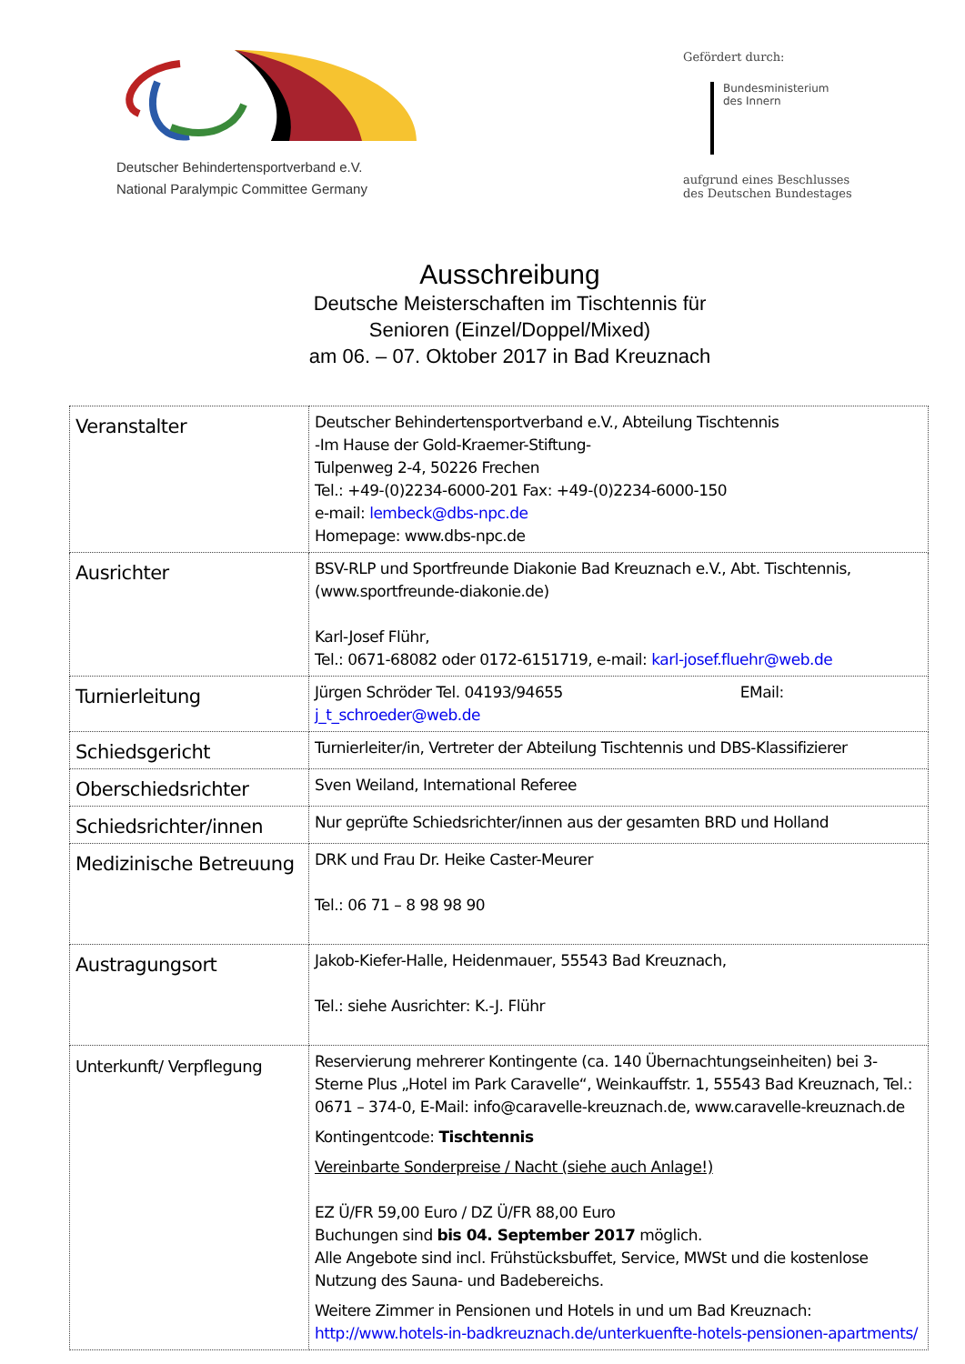Deutscher Behindertensportverband e.V.
National Paralympic Committee Germany
Gefördert durch:
Bundesministerium
des Innern
aufgrund eines Beschlusses
des Deutschen Bundestages
Ausschreibung
Deutsche Meisterschaften im Tischtennis für
Senioren (Einzel/Doppel/Mixed)
am 06. – 07. Oktober 2017 in Bad Kreuznach
| Veranstalter | Deutscher Behindertensportverband e.V., Abteilung Tischtennis -Im Hause der Gold-Kraemer-Stiftung- Tulpenweg 2-4, 50226 Frechen Tel.: +49-(0)2234-6000-201 Fax: +49-(0)2234-6000-150 e-mail: lembeck@dbs-npc.de Homepage: www.dbs-npc.de |
| Ausrichter | BSV-RLP und Sportfreunde Diakonie Bad Kreuznach e.V., Abt. Tischtennis, (www.sportfreunde-diakonie.de) Karl-Josef Flühr, Tel.: 0671-68082 oder 0172-6151719, e-mail: karl-josef.fluehr@web.de |
| Turnierleitung | Jürgen Schröder Tel. 04193/94655 EMail: j_t_schroeder@web.de |
| Schiedsgericht | Turnierleiter/in, Vertreter der Abteilung Tischtennis und DBS-Klassifizierer |
| Oberschiedsrichter | Sven Weiland, International Referee |
| Schiedsrichter/innen | Nur geprüfte Schiedsrichter/innen aus der gesamten BRD und Holland |
| Medizinische Betreuung | DRK und Frau Dr. Heike Caster-Meurer Tel.: 06 71 – 8 98 98 90 |
| Austragungsort | Jakob-Kiefer-Halle, Heidenmauer, 55543 Bad Kreuznach, Tel.: siehe Ausrichter: K.-J. Flühr |
| Unterkunft/ Verpflegung | Reservierung mehrerer Kontingente (ca. 140 Übernachtungseinheiten) bei 3-Sterne Plus „Hotel im Park Caravelle“, Weinkauffstr. 1, 55543 Bad Kreuznach, Tel.: 0671 – 374-0, E-Mail: info@caravelle-kreuznach.de, www.caravelle-kreuznach.de Kontingentcode: Tischtennis Vereinbarte Sonderpreise / Nacht (siehe auch Anlage!) EZ Ü/FR 59,00 Euro / DZ Ü/FR 88,00 Euro Buchungen sind bis 04. September 2017 möglich. Alle Angebote sind incl. Frühstücksbuffet, Service, MWSt und die kostenlose Nutzung des Sauna- und Badebereichs. Weitere Zimmer in Pensionen und Hotels in und um Bad Kreuznach: http://www.hotels-in-badkreuznach.de/unterkuenfte-hotels-pensionen-apartments/ |